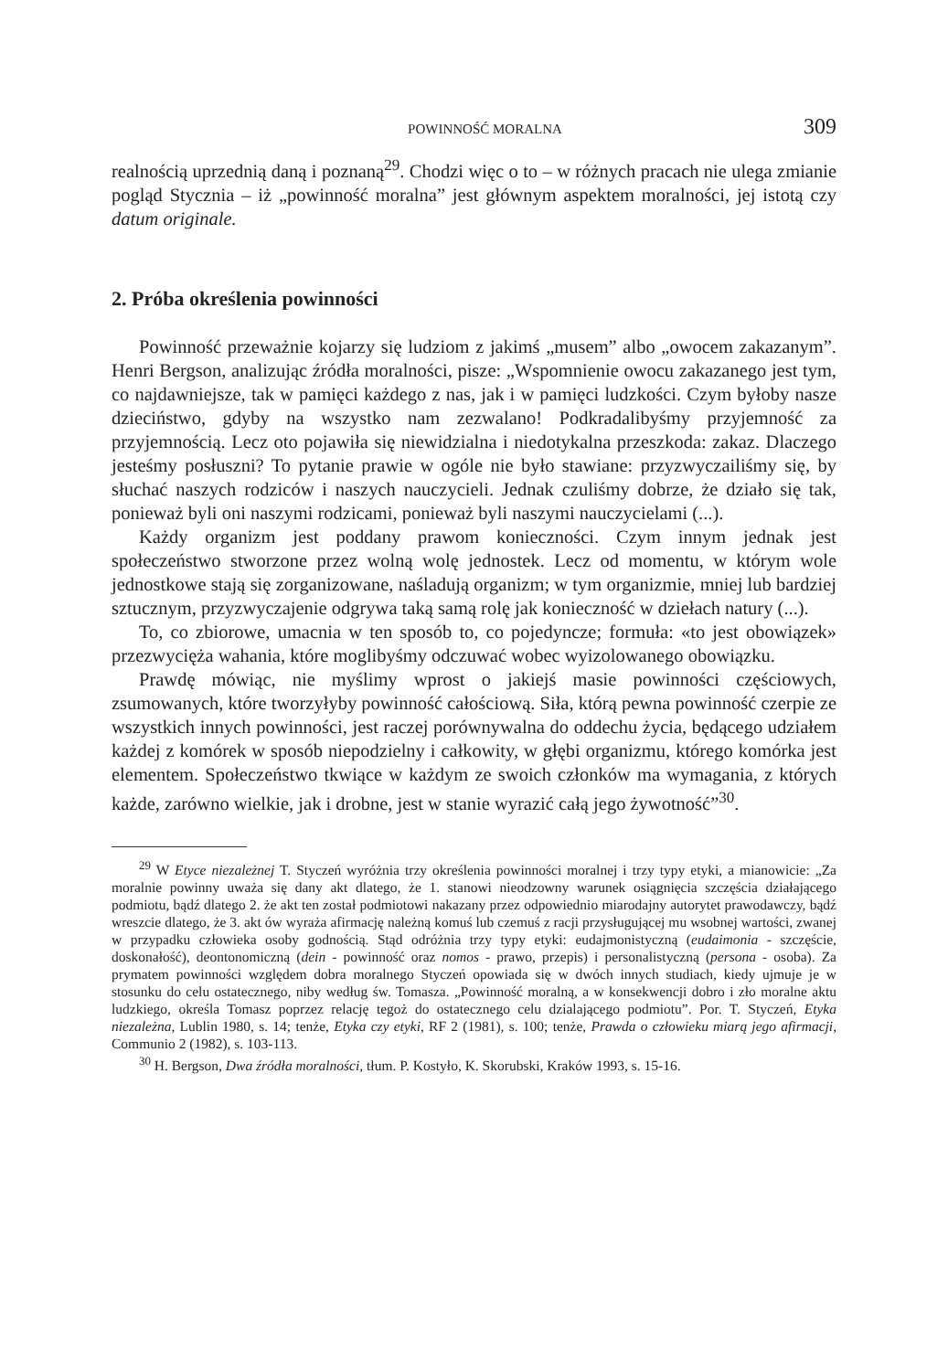POWINNOŚĆ MORALNA 309
realnością uprzednią daną i poznaną<sup>29</sup>. Chodzi więc o to – w różnych pracach nie ulega zmianie pogląd Stycznia – iż „powinność moralna” jest głównym aspektem moralności, jej istotą czy datum originale.
2. Próba określenia powinności
Powinność przeważnie kojarzy się ludziom z jakimś „musem” albo „owocem zakazanym”. Henri Bergson, analizując źródła moralności, pisze: „Wspomnienie owocu zakazanego jest tym, co najdawniejsze, tak w pamięci każdego z nas, jak i w pamięci ludzkości. Czym byłoby nasze dzieciństwo, gdyby na wszystko nam zezwalano! Podkradalibyśmy przyjemność za przyjemnością. Lecz oto pojawiła się niewidzialna i niedotykalna przeszkoda: zakaz. Dlaczego jesteśmy posłuszni? To pytanie prawie w ogóle nie było stawiane: przyzwyczailiśmy się, by słuchać naszych rodziców i naszych nauczycieli. Jednak czuliśmy dobrze, że działo się tak, ponieważ byli oni naszymi rodzicami, ponieważ byli naszymi nauczycielami (...).
Każdy organizm jest poddany prawom konieczności. Czym innym jednak jest społeczeństwo stworzone przez wolną wolę jednostek. Lecz od momentu, w którym wole jednostkowe stają się zorganizowane, naśladują organizm; w tym organizmie, mniej lub bardziej sztucznym, przyzwyczajenie odgrywa taką samą rolę jak konieczność w dziełach natury (...).
To, co zbiorowe, umacnia w ten sposób to, co pojedyncze; formuła: «to jest obowiązek» przezwycięża wahania, które moglibyśmy odczuwać wobec wyizolowanego obowiązku.
Prawdę mówiąc, nie myślimy wprost o jakiejś masie powinności częściowych, zsumowanych, które tworzyłyby powinność całościową. Siła, którą pewna powinność czerpie ze wszystkich innych powinności, jest raczej porównywalna do oddechu życia, będącego udziałem każdej z komórek w sposób niepodzielny i całkowity, w głębi organizmu, którego komórka jest elementem. Społeczeństwo tkwiące w każdym ze swoich członków ma wymagania, z których każde, zarówno wielkie, jak i drobne, jest w stanie wyrazić całą jego żywotność”<sup>30</sup>.
<sup>29</sup> W Etyce niezależnej T. Styczeń wyróżnia trzy określenia powinności moralnej i trzy typy etyki, a mianowicie: „Za moralnie powinny uważa się dany akt dlatego, że 1. stanowi nieodzowny warunek osiągnięcia szczęścia działającego podmiotu, bądź dlatego 2. że akt ten został podmiotowi nakazany przez odpowiednio miarodajny autorytet prawodawczy, bądź wreszcie dlatego, że 3. akt ów wyraża afirmację należną komuś lub czemuś z racji przysługującej mu wsobnej wartości, zwanej w przypadku człowieka osoby godnością. Stąd odróżnia trzy typy etyki: eudajmonistyczną (eudaimonia - szczęście, doskonałość), deontonomiczną (dein - powinność oraz nomos - prawo, przepis) i personalistyczną (persona - osoba). Za prymatem powinności względem dobra moralnego Styczeń opowiada się w dwóch innych studiach, kiedy ujmuje je w stosunku do celu ostatecznego, niby według św. Tomasza. „Powinność moralną, a w konsekwencji dobro i zło moralne aktu ludzkiego, określa Tomasz poprzez relację tegoż do ostatecznego celu dzialającego podmiotu”. Por. T. Styczeń, Etyka niezależna, Lublin 1980, s. 14; tenże, Etyka czy etyki, RF 2 (1981), s. 100; tenże, Prawda o człowieku miarą jego afirmacji, Communio 2 (1982), s. 103-113.
<sup>30</sup> H. Bergson, Dwa źródła moralności, tłum. P. Kostyło, K. Skorubski, Kraków 1993, s. 15-16.